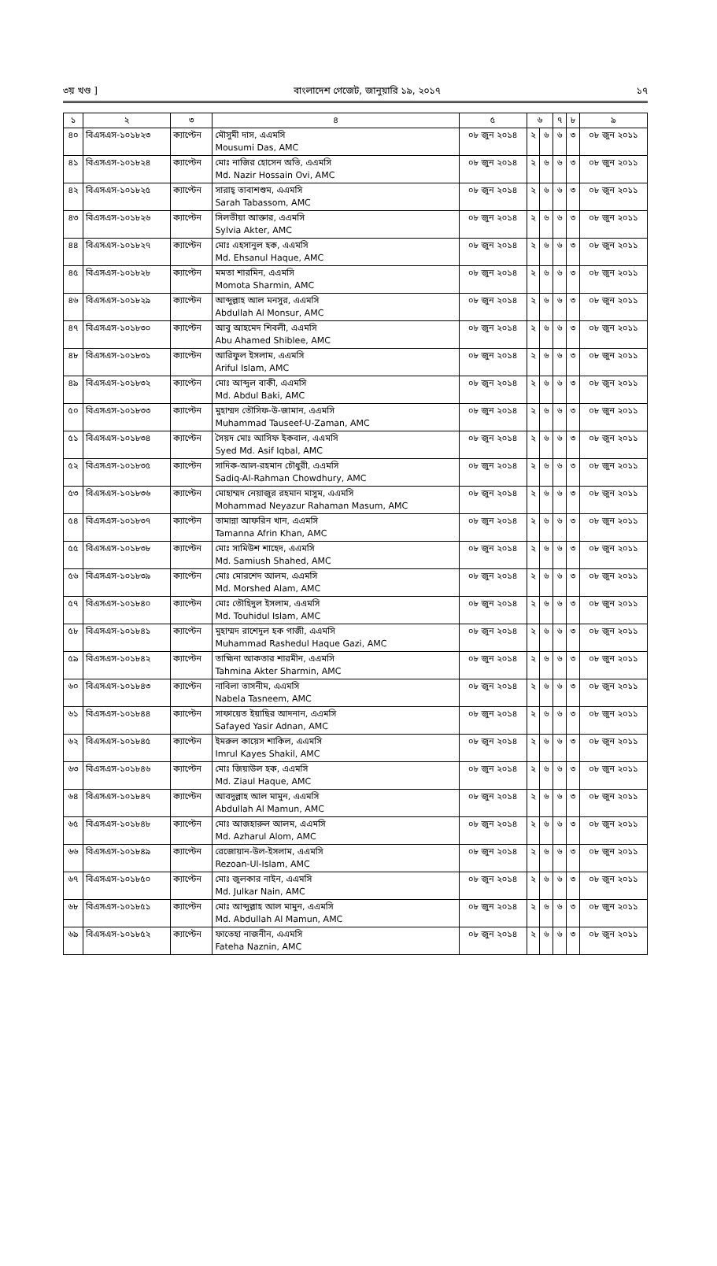৩য় খণ্ড ] বাংলাদেশ গেজেট, জানুয়ারি ১৯, ২০১৭ ১৭
| ১ | ২ | ৩ | ৪ | ৫ | ৬ | | ৭ | ৮ | ৯ |
| --- | --- | --- | --- | --- | --- | --- | --- | --- | --- |
| ৪০ | বিএসএস-১০১৮২৩ | ক্যাপ্টেন | মৌসুমী দাস, এএমসি Mousumi Das, AMC | ০৮ জুন ২০১৪ | ২ | ৬ | ৬ | ৩ | ০৮ জুন ২০১১ |
| ৪১ | বিএসএস-১০১৮২৪ | ক্যাপ্টেন | মোঃ নাজির হোসেন অভি, এএমসি Md. Nazir Hossain Ovi, AMC | ০৮ জুন ২০১৪ | ২ | ৬ | ৬ | ৩ | ০৮ জুন ২০১১ |
| ৪২ | বিএসএস-১০১৮২৫ | ক্যাপ্টেন | সারাহ্ তাবাশশুম, এএমসি Sarah Tabassom, AMC | ০৮ জুন ২০১৪ | ২ | ৬ | ৬ | ৩ | ০৮ জুন ২০১১ |
| ৪৩ | বিএসএস-১০১৮২৬ | ক্যাপ্টেন | সিলভীয়া আক্তার, এএমসি Sylvia Akter, AMC | ০৮ জুন ২০১৪ | ২ | ৬ | ৬ | ৩ | ০৮ জুন ২০১১ |
| ৪৪ | বিএসএস-১০১৮২৭ | ক্যাপ্টেন | মোঃ এহসানুল হক, এএমসি Md. Ehsanul Haque, AMC | ০৮ জুন ২০১৪ | ২ | ৬ | ৬ | ৩ | ০৮ জুন ২০১১ |
| ৪৫ | বিএসএস-১০১৮২৮ | ক্যাপ্টেন | মমতা শারমিন, এএমসি Momota Sharmin, AMC | ০৮ জুন ২০১৪ | ২ | ৬ | ৬ | ৩ | ০৮ জুন ২০১১ |
| ৪৬ | বিএসএস-১০১৮২৯ | ক্যাপ্টেন | আব্দুল্লাহ আল মনসুর, এএমসি Abdullah Al Monsur, AMC | ০৮ জুন ২০১৪ | ২ | ৬ | ৬ | ৩ | ০৮ জুন ২০১১ |
| ৪৭ | বিএসএস-১০১৮৩০ | ক্যাপ্টেন | আবু আহমেদ শিবলী, এএমসি Abu Ahamed Shiblee, AMC | ০৮ জুন ২০১৪ | ২ | ৬ | ৬ | ৩ | ০৮ জুন ২০১১ |
| ৪৮ | বিএসএস-১০১৮৩১ | ক্যাপ্টেন | আরিফুল ইসলাম, এএমসি Ariful Islam, AMC | ০৮ জুন ২০১৪ | ২ | ৬ | ৬ | ৩ | ০৮ জুন ২০১১ |
| ৪৯ | বিএসএস-১০১৮৩২ | ক্যাপ্টেন | মোঃ আব্দুল বাকী, এএমসি Md. Abdul Baki, AMC | ০৮ জুন ২০১৪ | ২ | ৬ | ৬ | ৩ | ০৮ জুন ২০১১ |
| ৫০ | বিএসএস-১০১৮৩৩ | ক্যাপ্টেন | মুহাম্মদ তৌসিফ-উ-জামান, এএমসি Muhammad Tauseef-U-Zaman, AMC | ০৮ জুন ২০১৪ | ২ | ৬ | ৬ | ৩ | ০৮ জুন ২০১১ |
| ৫১ | বিএসএস-১০১৮৩৪ | ক্যাপ্টেন | সৈয়দ মোঃ আসিফ ইকবাল, এএমসি Syed Md. Asif Iqbal, AMC | ০৮ জুন ২০১৪ | ২ | ৬ | ৬ | ৩ | ০৮ জুন ২০১১ |
| ৫২ | বিএসএস-১০১৮৩৫ | ক্যাপ্টেন | সাদিক-আল-রহমান চৌধুরী, এএমসি Sadiq-Al-Rahman Chowdhury, AMC | ০৮ জুন ২০১৪ | ২ | ৬ | ৬ | ৩ | ০৮ জুন ২০১১ |
| ৫৩ | বিএসএস-১০১৮৩৬ | ক্যাপ্টেন | মোহাম্মদ নেয়াজুর রহমান মাসুম, এএমসি Mohammad Neyazur Rahaman Masum, AMC | ০৮ জুন ২০১৪ | ২ | ৬ | ৬ | ৩ | ০৮ জুন ২০১১ |
| ৫৪ | বিএসএস-১০১৮৩৭ | ক্যাপ্টেন | তামান্না আফরিন খান, এএমসি Tamanna Afrin Khan, AMC | ০৮ জুন ২০১৪ | ২ | ৬ | ৬ | ৩ | ০৮ জুন ২০১১ |
| ৫৫ | বিএসএস-১০১৮৩৮ | ক্যাপ্টেন | মোঃ সামিউশ শাহেদ, এএমসি Md. Samiush Shahed, AMC | ০৮ জুন ২০১৪ | ২ | ৬ | ৬ | ৩ | ০৮ জুন ২০১১ |
| ৫৬ | বিএসএস-১০১৮৩৯ | ক্যাপ্টেন | মোঃ মোরশেদ আলম, এএমসি Md. Morshed Alam, AMC | ০৮ জুন ২০১৪ | ২ | ৬ | ৬ | ৩ | ০৮ জুন ২০১১ |
| ৫৭ | বিএসএস-১০১৮৪০ | ক্যাপ্টেন | মোঃ তৌহিদুল ইসলাম, এএমসি Md. Touhidul Islam, AMC | ০৮ জুন ২০১৪ | ২ | ৬ | ৬ | ৩ | ০৮ জুন ২০১১ |
| ৫৮ | বিএসএস-১০১৮৪১ | ক্যাপ্টেন | মুহাম্মদ রাশেদুল হক গাজী, এএমসি Muhammad Rashedul Haque Gazi, AMC | ০৮ জুন ২০১৪ | ২ | ৬ | ৬ | ৩ | ০৮ জুন ২০১১ |
| ৫৯ | বিএসএস-১০১৮৪২ | ক্যাপ্টেন | তাহ্মিনা আকতার শারমীন, এএমসি Tahmina Akter Sharmin, AMC | ০৮ জুন ২০১৪ | ২ | ৬ | ৬ | ৩ | ০৮ জুন ২০১১ |
| ৬০ | বিএসএস-১০১৮৪৩ | ক্যাপ্টেন | নাবিলা তাসনীম, এএমসি Nabela Tasneem, AMC | ০৮ জুন ২০১৪ | ২ | ৬ | ৬ | ৩ | ০৮ জুন ২০১১ |
| ৬১ | বিএসএস-১০১৮৪৪ | ক্যাপ্টেন | সাফায়েত ইয়াছির আদনান, এএমসি Safayed Yasir Adnan, AMC | ০৮ জুন ২০১৪ | ২ | ৬ | ৬ | ৩ | ০৮ জুন ২০১১ |
| ৬২ | বিএসএস-১০১৮৪৫ | ক্যাপ্টেন | ইমরুল কায়েস শাকিল, এএমসি Imrul Kayes Shakil, AMC | ০৮ জুন ২০১৪ | ২ | ৬ | ৬ | ৩ | ০৮ জুন ২০১১ |
| ৬৩ | বিএসএস-১০১৮৪৬ | ক্যাপ্টেন | মোঃ জিয়াউল হক, এএমসি Md. Ziaul Haque, AMC | ০৮ জুন ২০১৪ | ২ | ৬ | ৬ | ৩ | ০৮ জুন ২০১১ |
| ৬৪ | বিএসএস-১০১৮৪৭ | ক্যাপ্টেন | আবদুল্লাহ আল মামুন, এএমসি Abdullah Al Mamun, AMC | ০৮ জুন ২০১৪ | ২ | ৬ | ৬ | ৩ | ০৮ জুন ২০১১ |
| ৬৫ | বিএসএস-১০১৮৪৮ | ক্যাপ্টেন | মোঃ আজহারুল আলম, এএমসি Md. Azharul Alom, AMC | ০৮ জুন ২০১৪ | ২ | ৬ | ৬ | ৩ | ০৮ জুন ২০১১ |
| ৬৬ | বিএসএস-১০১৮৪৯ | ক্যাপ্টেন | রেজোয়ান-উল-ইসলাম, এএমসি Rezoan-Ul-Islam, AMC | ০৮ জুন ২০১৪ | ২ | ৬ | ৬ | ৩ | ০৮ জুন ২০১১ |
| ৬৭ | বিএসএস-১০১৮৫০ | ক্যাপ্টেন | মোঃ জুলকার নাইন, এএমসি Md. Julkar Nain, AMC | ০৮ জুন ২০১৪ | ২ | ৬ | ৬ | ৩ | ০৮ জুন ২০১১ |
| ৬৮ | বিএসএস-১০১৮৫১ | ক্যাপ্টেন | মোঃ আব্দুল্লাহ আল মামুন, এএমসি Md. Abdullah Al Mamun, AMC | ০৮ জুন ২০১৪ | ২ | ৬ | ৬ | ৩ | ০৮ জুন ২০১১ |
| ৬৯ | বিএসএস-১০১৮৫২ | ক্যাপ্টেন | ফাতেহা নাজনীন, এএমসি Fateha Naznin, AMC | ০৮ জুন ২০১৪ | ২ | ৬ | ৬ | ৩ | ০৮ জুন ২০১১ |